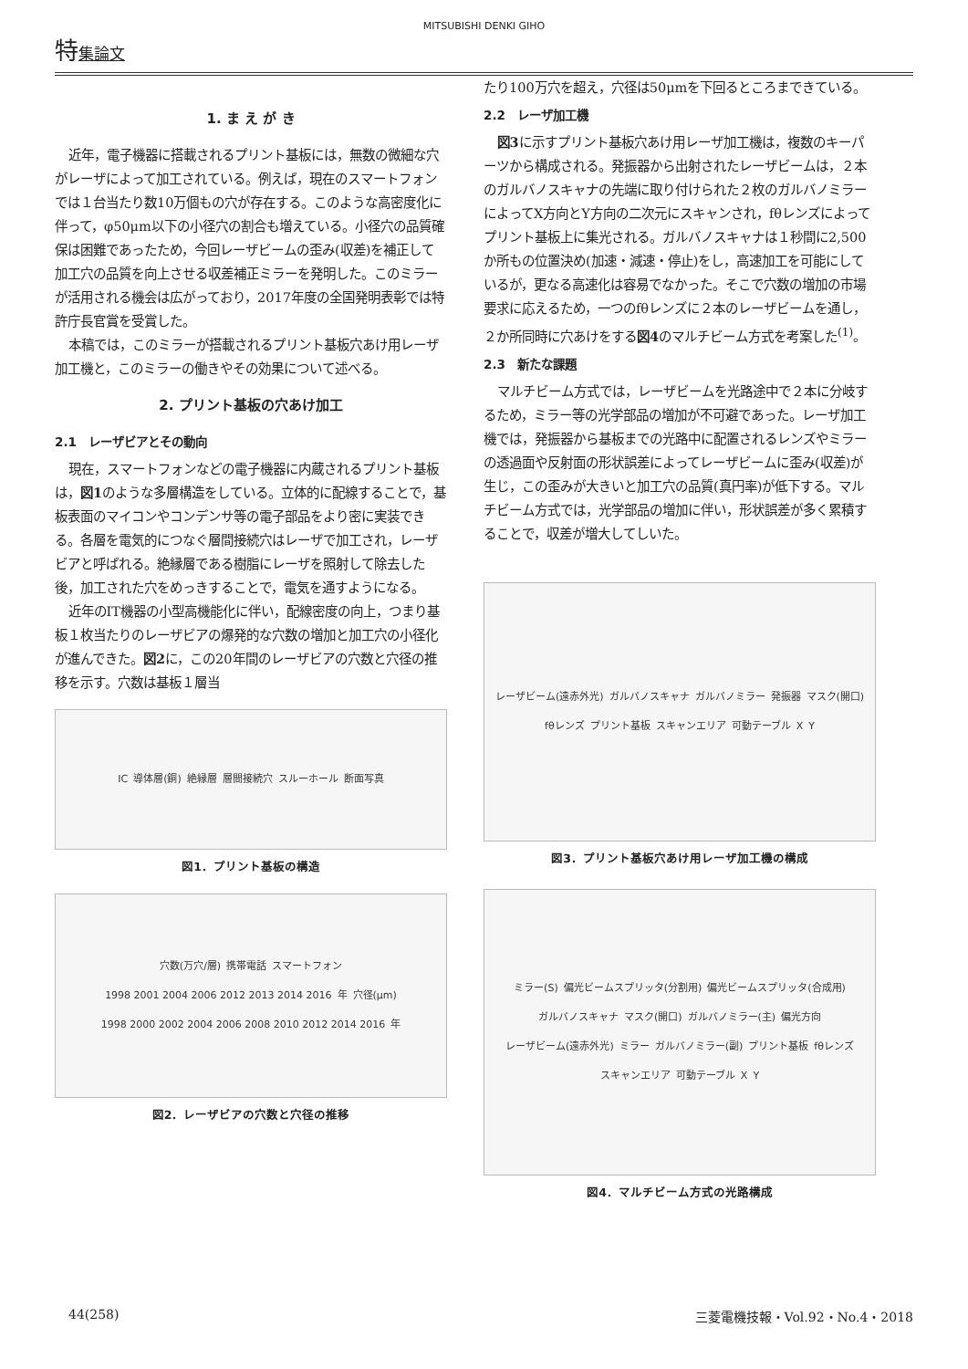MITSUBISHI DENKI GIHO
特集論文
1. ま え が き
近年，電子機器に搭載されるプリント基板には，無数の微細な穴がレーザによって加工されている。例えば，現在のスマートフォンでは１台当たり数10万個もの穴が存在する。このような高密度化に伴って，φ50μm以下の小径穴の割合も増えている。小径穴の品質確保は困難であったため，今回レーザビームの歪み(収差)を補正して加工穴の品質を向上させる収差補正ミラーを発明した。このミラーが活用される機会は広がっており，2017年度の全国発明表彰では特許庁長官賞を受賞した。
本稿では，このミラーが搭載されるプリント基板穴あけ用レーザ加工機と，このミラーの働きやその効果について述べる。
2. プリント基板の穴あけ加工
2.1　レーザビアとその動向
現在，スマートフォンなどの電子機器に内蔵されるプリント基板は，図1のような多層構造をしている。立体的に配線することで，基板表面のマイコンやコンデンサ等の電子部品をより密に実装できる。各層を電気的につなぐ層間接続穴はレーザで加工され，レーザビアと呼ばれる。絶縁層である樹脂にレーザを照射して除去した後，加工された穴をめっきすることで，電気を通すようになる。
近年のIT機器の小型高機能化に伴い，配線密度の向上，つまり基板１枚当たりのレーザビアの爆発的な穴数の増加と加工穴の小径化が進んできた。図2に，この20年間のレーザビアの穴数と穴径の推移を示す。穴数は基板１層当
IC 導体層(銅) 絶縁層 層間接続穴 スルーホール 断面写真
図1．プリント基板の構造
穴数(万穴/層) 携帯電話 スマートフォン 1998 2001 2004 2006 2012 2013 2014 2016 年 穴径(μm) 1998 2000 2002 2004 2006 2008 2010 2012 2014 2016 年
図2．レーザビアの穴数と穴径の推移
たり100万穴を超え，穴径は50μmを下回るところまできている。
2.2　レーザ加工機
図3に示すプリント基板穴あけ用レーザ加工機は，複数のキーパーツから構成される。発振器から出射されたレーザビームは，２本のガルバノスキャナの先端に取り付けられた２枚のガルバノミラーによってX方向とY方向の二次元にスキャンされ，fθレンズによってプリント基板上に集光される。ガルバノスキャナは１秒間に2,500か所もの位置決め(加速・減速・停止)をし，高速加工を可能にしているが，更なる高速化は容易でなかった。そこで穴数の増加の市場要求に応えるため，一つのfθレンズに２本のレーザビームを通し，２か所同時に穴あけをする図4のマルチビーム方式を考案した<sup>(1)</sup>。
2.3　新たな課題
マルチビーム方式では，レーザビームを光路途中で２本に分岐するため，ミラー等の光学部品の増加が不可避であった。レーザ加工機では，発振器から基板までの光路中に配置されるレンズやミラーの透過面や反射面の形状誤差によってレーザビームに歪み(収差)が生じ，この歪みが大きいと加工穴の品質(真円率)が低下する。マルチビーム方式では，光学部品の増加に伴い，形状誤差が多く累積することで，収差が増大してしいた。
レーザビーム(遠赤外光) ガルバノスキャナ ガルバノミラー 発振器 マスク(開口) fθレンズ プリント基板 スキャンエリア 可動テーブル X Y
図3．プリント基板穴あけ用レーザ加工機の構成
ミラー(S) 偏光ビームスプリッタ(分割用) 偏光ビームスプリッタ(合成用) ガルバノスキャナ マスク(開口) ガルバノミラー(主) 偏光方向 レーザビーム(遠赤外光) ミラー ガルバノミラー(副) プリント基板 fθレンズ スキャンエリア 可動テーブル X Y
図4．マルチビーム方式の光路構成
44(258) 三菱電機技報・Vol.92・No.4・2018